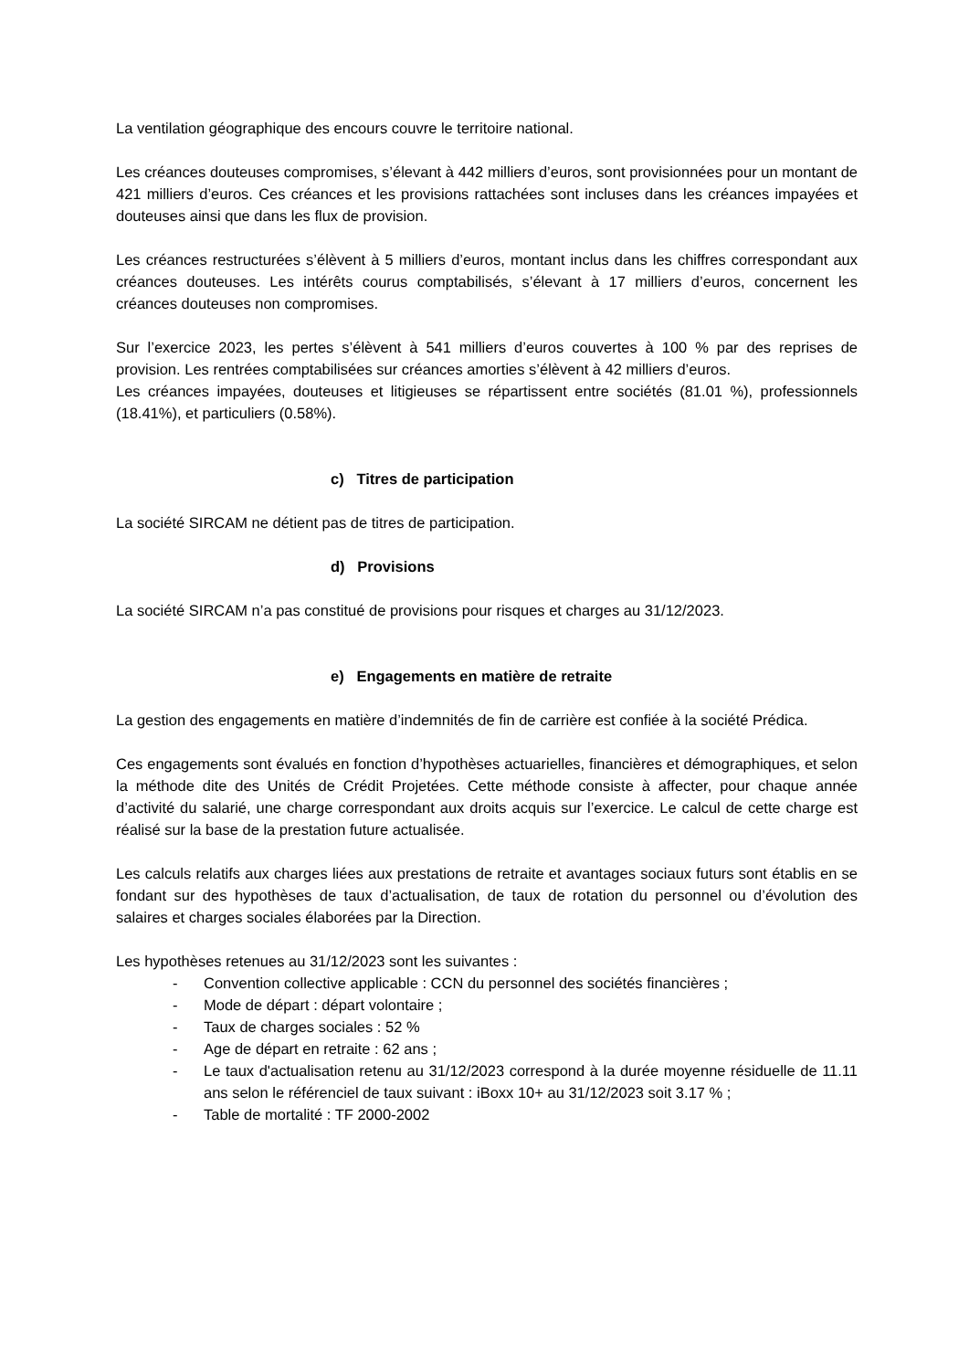La ventilation géographique des encours couvre le territoire national.
Les créances douteuses compromises, s’élevant à 442 milliers d’euros, sont provisionnées pour un montant de 421 milliers d’euros. Ces créances et les provisions rattachées sont incluses dans les créances impayées et douteuses ainsi que dans les flux de provision.
Les créances restructurées s’élèvent à 5 milliers d’euros, montant inclus dans les chiffres correspondant aux créances douteuses. Les intérêts courus comptabilisés, s’élevant à 17 milliers d’euros, concernent les créances douteuses non compromises.
Sur l’exercice 2023, les pertes s’élèvent à 541 milliers d’euros couvertes à 100 % par des reprises de provision. Les rentrées comptabilisées sur créances amorties s’élèvent à 42 milliers d’euros.
Les créances impayées, douteuses et litigieuses se répartissent entre sociétés (81.01 %), professionnels (18.41%), et particuliers (0.58%).
c) Titres de participation
La société SIRCAM ne détient pas de titres de participation.
d) Provisions
La société SIRCAM n’a pas constitué de provisions pour risques et charges au 31/12/2023.
e) Engagements en matière de retraite
La gestion des engagements en matière d’indemnités de fin de carrière est confiée à la société Prédica.
Ces engagements sont évalués en fonction d’hypothèses actuarielles, financières et démographiques, et selon la méthode dite des Unités de Crédit Projetées. Cette méthode consiste à affecter, pour chaque année d’activité du salarié, une charge correspondant aux droits acquis sur l’exercice. Le calcul de cette charge est réalisé sur la base de la prestation future actualisée.
Les calculs relatifs aux charges liées aux prestations de retraite et avantages sociaux futurs sont établis en se fondant sur des hypothèses de taux d’actualisation, de taux de rotation du personnel ou d’évolution des salaires et charges sociales élaborées par la Direction.
Les hypothèses retenues au 31/12/2023 sont les suivantes :
- Convention collective applicable : CCN du personnel des sociétés financières ;
- Mode de départ : départ volontaire ;
- Taux de charges sociales : 52 %
- Age de départ en retraite : 62 ans ;
- Le taux d'actualisation retenu au 31/12/2023 correspond à la durée moyenne résiduelle de 11.11 ans selon le référenciel de taux suivant : iBoxx 10+ au 31/12/2023 soit 3.17 % ;
- Table de mortalité : TF 2000-2002